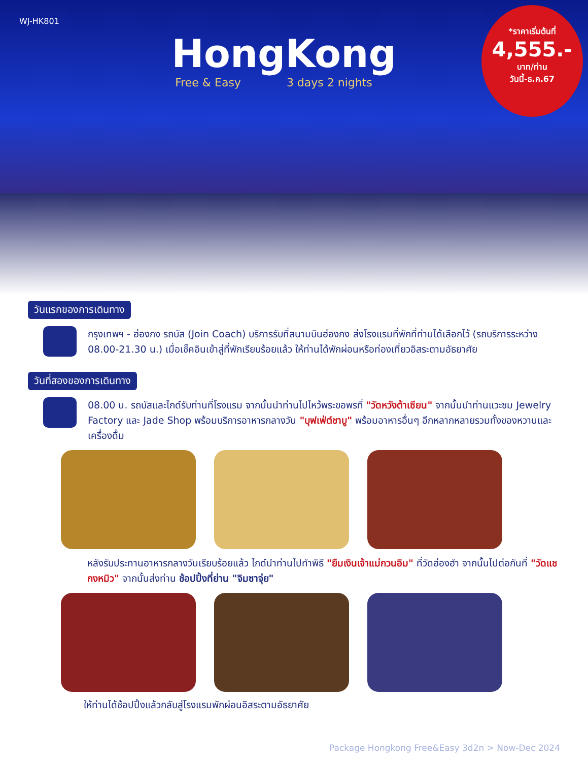WJ-HK801
HongKong
Free & Easy 3 days 2 nights
*ราคาเริ่มต้นที่
4,555.-
บาท/ท่าน
วันนี้-ธ.ค.67
วันแรกของการเดินทาง
กรุงเทพฯ - ฮ่องกง รถบัส (Join Coach) บริการรับที่สนามบินฮ่องกง ส่งโรงแรมที่พักที่ท่านได้เลือกไว้ (รถบริการระหว่าง 08.00-21.30 น.) เมื่อเช็คอินเข้าสู่ที่พักเรียบร้อยแล้ว ให้ท่านได้พักผ่อนหรือท่องเที่ยวอิสระตามอัธยาศัย
วันที่สองของการเดินทาง
08.00 น. รถบัสและไกด์รับท่านที่โรงแรม จากนั้นนำท่านไปไหว้พระขอพรที่ "วัดหวังต้าเซียน" จากนั้นนำท่านแวะชม Jewelry Factory และ Jade Shop พร้อมบริการอาหารกลางวัน "บุฟเฟ่ต์ชาบู" พร้อมอาหารอื่นๆ อีกหลากหลายรวมทั้งของหวานและเครื่องดื่ม
หลังรับประทานอาหารกลางวันเรียบร้อยแล้ว ไกด์นำท่านไปทำพิธี "ยืมเงินเจ้าแม่กวนอิม" ที่วัดฮ่องฮำ จากนั้นไปต่อกันที่ "วัดแชกงหมิว" จากนั้นส่งท่าน ช้อปปิ้งที่ย่าน "จิมซาจุ่ย"
ให้ท่านได้ช้อปปิ้งแล้วกลับสู่โรงแรมพักผ่อนอิสระตามอัธยาศัย
Package Hongkong Free&Easy 3d2n > Now-Dec 2024